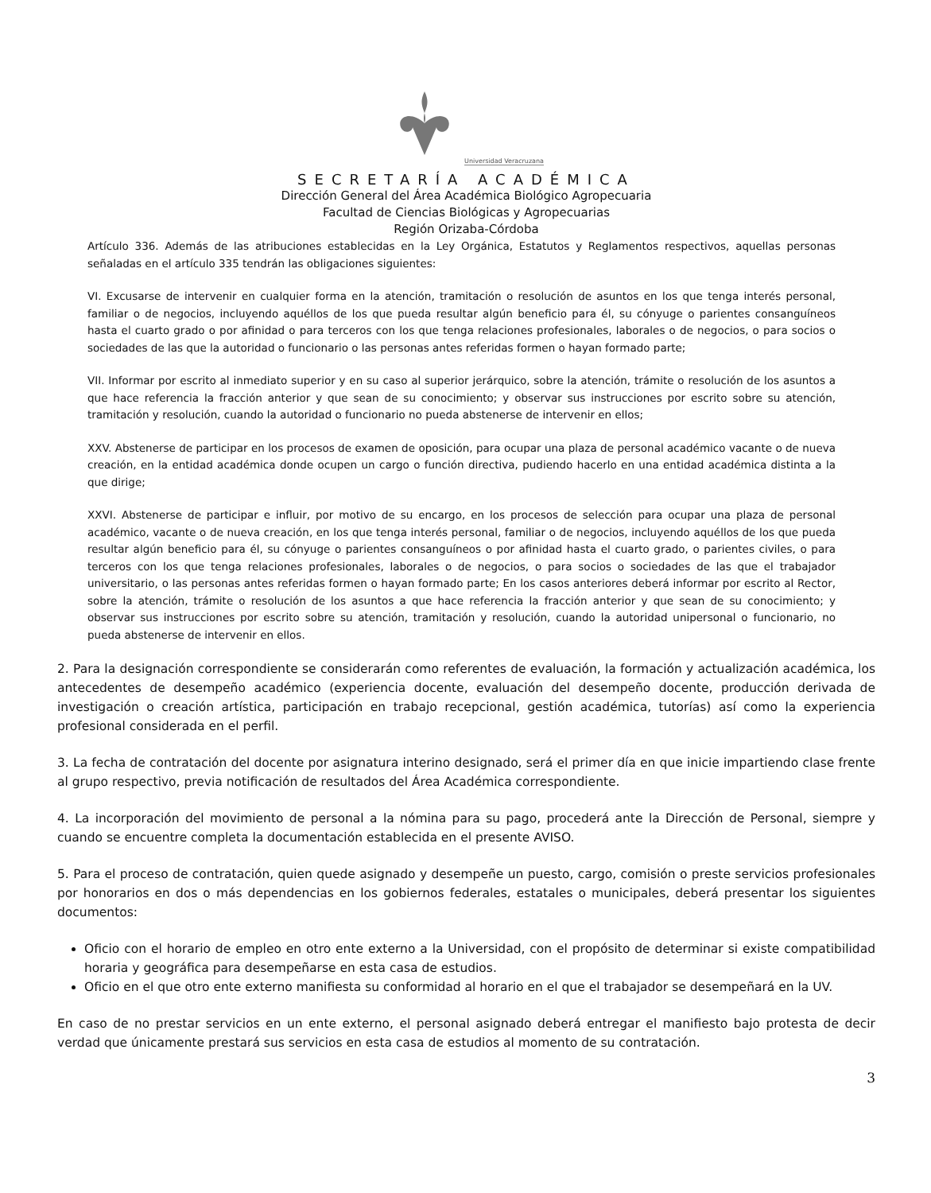Universidad Veracruzana
SECRETARÍA ACADÉMICA
Dirección General del Área Académica Biológico Agropecuaria
Facultad de Ciencias Biológicas y Agropecuarias
Región Orizaba-Córdoba
Artículo 336. Además de las atribuciones establecidas en la Ley Orgánica, Estatutos y Reglamentos respectivos, aquellas personas señaladas en el artículo 335 tendrán las obligaciones siguientes:
VI. Excusarse de intervenir en cualquier forma en la atención, tramitación o resolución de asuntos en los que tenga interés personal, familiar o de negocios, incluyendo aquéllos de los que pueda resultar algún beneficio para él, su cónyuge o parientes consanguíneos hasta el cuarto grado o por afinidad o para terceros con los que tenga relaciones profesionales, laborales o de negocios, o para socios o sociedades de las que la autoridad o funcionario o las personas antes referidas formen o hayan formado parte;
VII. Informar por escrito al inmediato superior y en su caso al superior jerárquico, sobre la atención, trámite o resolución de los asuntos a que hace referencia la fracción anterior y que sean de su conocimiento; y observar sus instrucciones por escrito sobre su atención, tramitación y resolución, cuando la autoridad o funcionario no pueda abstenerse de intervenir en ellos;
XXV. Abstenerse de participar en los procesos de examen de oposición, para ocupar una plaza de personal académico vacante o de nueva creación, en la entidad académica donde ocupen un cargo o función directiva, pudiendo hacerlo en una entidad académica distinta a la que dirige;
XXVI. Abstenerse de participar e influir, por motivo de su encargo, en los procesos de selección para ocupar una plaza de personal académico, vacante o de nueva creación, en los que tenga interés personal, familiar o de negocios, incluyendo aquéllos de los que pueda resultar algún beneficio para él, su cónyuge o parientes consanguíneos o por afinidad hasta el cuarto grado, o parientes civiles, o para terceros con los que tenga relaciones profesionales, laborales o de negocios, o para socios o sociedades de las que el trabajador universitario, o las personas antes referidas formen o hayan formado parte; En los casos anteriores deberá informar por escrito al Rector, sobre la atención, trámite o resolución de los asuntos a que hace referencia la fracción anterior y que sean de su conocimiento; y observar sus instrucciones por escrito sobre su atención, tramitación y resolución, cuando la autoridad unipersonal o funcionario, no pueda abstenerse de intervenir en ellos.
2. Para la designación correspondiente se considerarán como referentes de evaluación, la formación y actualización académica, los antecedentes de desempeño académico (experiencia docente, evaluación del desempeño docente, producción derivada de investigación o creación artística, participación en trabajo recepcional, gestión académica, tutorías) así como la experiencia profesional considerada en el perfil.
3. La fecha de contratación del docente por asignatura interino designado, será el primer día en que inicie impartiendo clase frente al grupo respectivo, previa notificación de resultados del Área Académica correspondiente.
4. La incorporación del movimiento de personal a la nómina para su pago, procederá ante la Dirección de Personal, siempre y cuando se encuentre completa la documentación establecida en el presente AVISO.
5. Para el proceso de contratación, quien quede asignado y desempeñe un puesto, cargo, comisión o preste servicios profesionales por honorarios en dos o más dependencias en los gobiernos federales, estatales o municipales, deberá presentar los siguientes documentos:
Oficio con el horario de empleo en otro ente externo a la Universidad, con el propósito de determinar si existe compatibilidad horaria y geográfica para desempeñarse en esta casa de estudios.
Oficio en el que otro ente externo manifiesta su conformidad al horario en el que el trabajador se desempeñará en la UV.
En caso de no prestar servicios en un ente externo, el personal asignado deberá entregar el manifiesto bajo protesta de decir verdad que únicamente prestará sus servicios en esta casa de estudios al momento de su contratación.
3